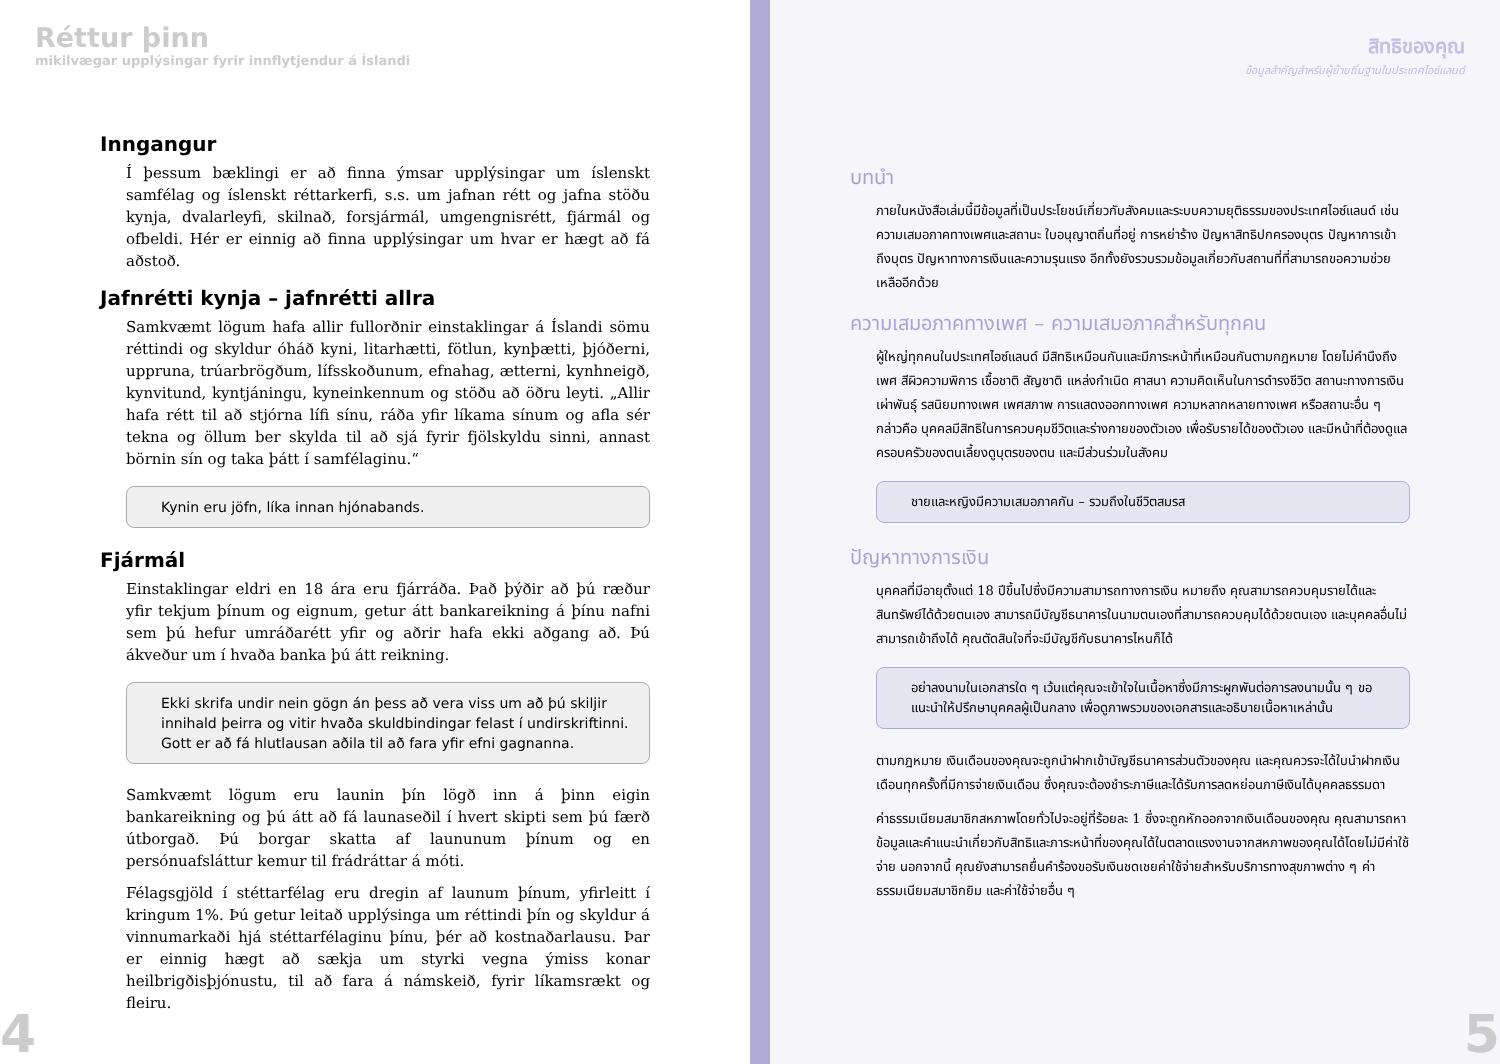Réttur þinn
mikilvægar upplýsingar fyrir innflytjendur á Íslandi
Inngangur
Í þessum bæklingi er að finna ýmsar upplýsingar um íslenskt samfélag og íslenskt réttarkerfi, s.s. um jafnan rétt og jafna stöðu kynja, dvalarleyfi, skilnað, forsjármál, umgengnisrétt, fjármál og ofbeldi. Hér er einnig að finna upplýsingar um hvar er hægt að fá aðstoð.
Jafnrétti kynja – jafnrétti allra
Samkvæmt lögum hafa allir fullorðnir einstaklingar á Íslandi sömu réttindi og skyldur óháð kyni, litarhætti, fötlun, kynþætti, þjóðerni, uppruna, trúarbrögðum, lífsskoðunum, efnahag, ætterni, kynhneigð, kynvitund, kyntjáningu, kyneinkennum og stöðu að öðru leyti. „Allir hafa rétt til að stjórna lífi sínu, ráða yfir líkama sínum og afla sér tekna og öllum ber skylda til að sjá fyrir fjölskyldu sinni, annast börnin sín og taka þátt í samfélaginu.“
Kynin eru jöfn, líka innan hjónabands.
Fjármál
Einstaklingar eldri en 18 ára eru fjárráða. Það þýðir að þú ræður yfir tekjum þínum og eignum, getur átt bankareikning á þínu nafni sem þú hefur umráðarétt yfir og aðrir hafa ekki aðgang að. Þú ákveður um í hvaða banka þú átt reikning.
Ekki skrifa undir nein gögn án þess að vera viss um að þú skiljir innihald þeirra og vitir hvaða skuldbindingar felast í undirskriftinni. Gott er að fá hlutlausan aðila til að fara yfir efni gagnanna.
Samkvæmt lögum eru launin þín lögð inn á þinn eigin bankareikning og þú átt að fá launaseðil í hvert skipti sem þú færð útborgað. Þú borgar skatta af laununum þínum og en persónuafsláttur kemur til frádráttar á móti.
Félagsgjöld í stéttarfélag eru dregin af launum þínum, yfirleitt í kringum 1%. Þú getur leitað upplýsinga um réttindi þín og skyldur á vinnumarkaði hjá stéttarfélaginu þínu, þér að kostnaðarlausu. Þar er einnig hægt að sækja um styrki vegna ýmiss konar heilbrigðisþjónustu, til að fara á námskeið, fyrir líkamsrækt og fleiru.
4
สิทธิของคุณ
ข้อมูลสำคัญสำหรับผู้ย้ายถิ่นฐานในประเทศไอซ์แลนด์
บทนำ
ภายในหนังสือเล่มนี้มีข้อมูลที่เป็นประโยชน์เกี่ยวกับสังคมและระบบความยุติธรรมของประเทศไอซ์แลนด์ เช่น ความเสมอภาคทางเพศและสถานะ ใบอนุญาตถิ่นที่อยู่ การหย่าร้าง ปัญหาสิทธิปกครองบุตร ปัญหาการเข้าถึงบุตร ปัญหาทางการเงินและความรุนแรง อีกทั้งยังรวบรวมข้อมูลเกี่ยวกับสถานที่ที่สามารถขอความช่วยเหลืออีกด้วย
ความเสมอภาคทางเพศ – ความเสมอภาคสำหรับทุกคน
ผู้ใหญ่ทุกคนในประเทศไอซ์แลนด์ มีสิทธิเหมือนกันและมีภาระหน้าที่เหมือนกันตามกฎหมาย โดยไม่คำนึงถึงเพศ สีผิวความพิการ เชื้อชาติ สัญชาติ แหล่งกำเนิด ศาสนา ความคิดเห็นในการดำรงชีวิต สถานะทางการเงิน เผ่าพันธุ์ รสนิยมทางเพศ เพศสภาพ การแสดงออกทางเพศ ความหลากหลายทางเพศ หรือสถานะอื่น ๆ กล่าวคือ บุคคลมีสิทธิในการควบคุมชีวิตและร่างกายของตัวเอง เพื่อรับรายได้ของตัวเอง และมีหน้าที่ต้องดูแลครอบครัวของตนเลี้ยงดูบุตรของตน และมีส่วนร่วมในสังคม
ชายและหญิงมีความเสมอภาคกัน – รวมถึงในชีวิตสมรส
ปัญหาทางการเงิน
บุคคลที่มีอายุตั้งแต่ 18 ปีขึ้นไปซึ่งมีความสามารถทางการเงิน หมายถึง คุณสามารถควบคุมรายได้และสินทรัพย์ได้ด้วยตนเอง สามารถมีบัญชีธนาคารในนามตนเองที่สามารถควบคุมได้ด้วยตนเอง และบุคคลอื่นไม่สามารถเข้าถึงได้ คุณตัดสินใจที่จะมีบัญชีกับธนาคารไหนก็ได้
อย่าลงนามในเอกสารใด ๆ เว้นแต่คุณจะเข้าใจในเนื้อหาซึ่งมีภาระผูกพันต่อการลงนามนั้น ๆ ขอแนะนำให้ปรึกษาบุคคลผู้เป็นกลาง เพื่อดูภาพรวมของเอกสารและอธิบายเนื้อหาเหล่านั้น
ตามกฎหมาย เงินเดือนของคุณจะถูกนำฝากเข้าบัญชีธนาคารส่วนตัวของคุณ และคุณควรจะได้ใบนำฝากเงินเดือนทุกครั้งที่มีการจ่ายเงินเดือน ซึ่งคุณจะต้องชำระภาษีและได้รับการลดหย่อนภาษีเงินได้บุคคลธรรมดา
ค่าธรรมเนียมสมาชิกสหภาพโดยทั่วไปจะอยู่ที่ร้อยละ 1 ซึ่งจะถูกหักออกจากเงินเดือนของคุณ คุณสามารถหาข้อมูลและคำแนะนำเกี่ยวกับสิทธิและภาระหน้าที่ของคุณได้ในตลาดแรงงานจากสหภาพของคุณได้โดยไม่มีค่าใช้จ่าย นอกจากนี้ คุณยังสามารถยื่นคำร้องขอรับเงินชดเชยค่าใช้จ่ายสำหรับบริการทางสุขภาพต่าง ๆ ค่าธรรมเนียมสมาชิกยิม และค่าใช้จ่ายอื่น ๆ
5